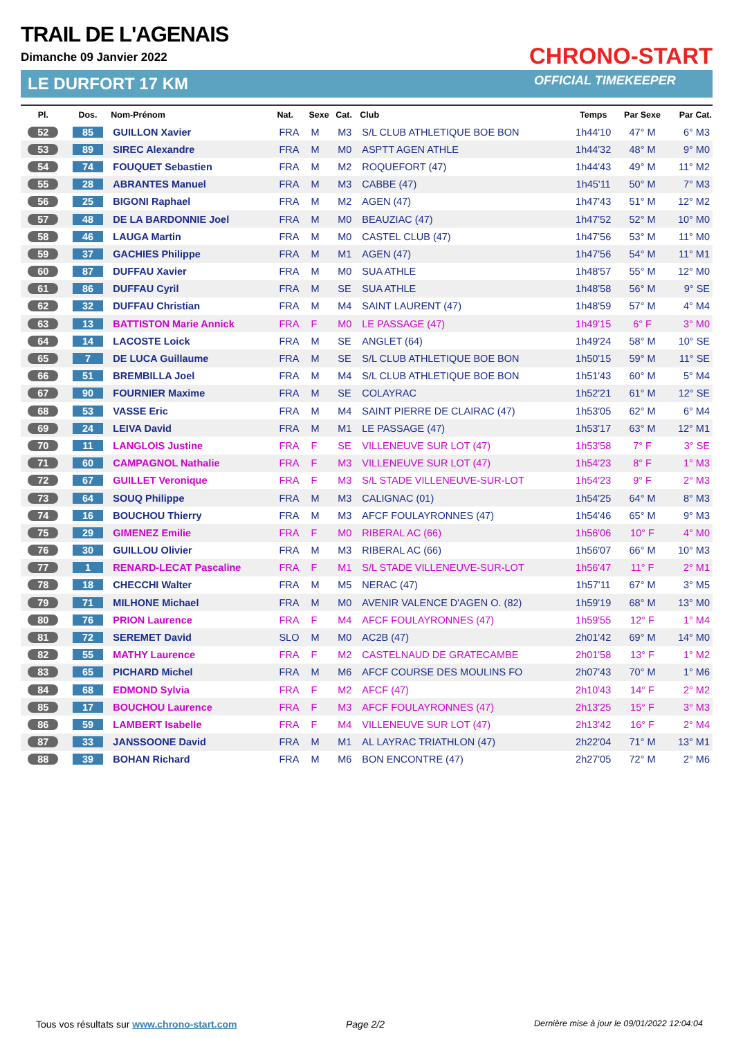TRAIL DE L'AGENAIS
Dimanche 09 Janvier 2022
LE DURFORT 17 KM
CHRONO-START
OFFICIAL TIMEKEEPER
| Pl. | Dos. | Nom-Prénom | Nat. | Sexe | Cat. | Club | Temps | Par Sexe | Par Cat. |
| --- | --- | --- | --- | --- | --- | --- | --- | --- | --- |
| 52 | 85 | GUILLON Xavier | FRA | M | M3 | S/L CLUB ATHLETIQUE BOE BON | 1h44'10 | 47° M | 6° M3 |
| 53 | 89 | SIREC Alexandre | FRA | M | M0 | ASPTT AGEN ATHLE | 1h44'32 | 48° M | 9° M0 |
| 54 | 74 | FOUQUET Sebastien | FRA | M | M2 | ROQUEFORT (47) | 1h44'43 | 49° M | 11° M2 |
| 55 | 28 | ABRANTES Manuel | FRA | M | M3 | CABBE (47) | 1h45'11 | 50° M | 7° M3 |
| 56 | 25 | BIGONI Raphael | FRA | M | M2 | AGEN (47) | 1h47'43 | 51° M | 12° M2 |
| 57 | 48 | DE LA BARDONNIE Joel | FRA | M | M0 | BEAUZIAC (47) | 1h47'52 | 52° M | 10° M0 |
| 58 | 46 | LAUGA Martin | FRA | M | M0 | CASTEL CLUB (47) | 1h47'56 | 53° M | 11° M0 |
| 59 | 37 | GACHIES Philippe | FRA | M | M1 | AGEN (47) | 1h47'56 | 54° M | 11° M1 |
| 60 | 87 | DUFFAU Xavier | FRA | M | M0 | SUA ATHLE | 1h48'57 | 55° M | 12° M0 |
| 61 | 86 | DUFFAU Cyril | FRA | M | SE | SUA ATHLE | 1h48'58 | 56° M | 9° SE |
| 62 | 32 | DUFFAU Christian | FRA | M | M4 | SAINT LAURENT (47) | 1h48'59 | 57° M | 4° M4 |
| 63 | 13 | BATTISTON Marie Annick | FRA | F | M0 | LE PASSAGE (47) | 1h49'15 | 6° F | 3° M0 |
| 64 | 14 | LACOSTE Loick | FRA | M | SE | ANGLET (64) | 1h49'24 | 58° M | 10° SE |
| 65 | 7 | DE LUCA Guillaume | FRA | M | SE | S/L CLUB ATHLETIQUE BOE BON | 1h50'15 | 59° M | 11° SE |
| 66 | 51 | BREMBILLA Joel | FRA | M | M4 | S/L CLUB ATHLETIQUE BOE BON | 1h51'43 | 60° M | 5° M4 |
| 67 | 90 | FOURNIER Maxime | FRA | M | SE | COLAYRAC | 1h52'21 | 61° M | 12° SE |
| 68 | 53 | VASSE Eric | FRA | M | M4 | SAINT PIERRE DE CLAIRAC (47) | 1h53'05 | 62° M | 6° M4 |
| 69 | 24 | LEIVA David | FRA | M | M1 | LE PASSAGE (47) | 1h53'17 | 63° M | 12° M1 |
| 70 | 11 | LANGLOIS Justine | FRA | F | SE | VILLENEUVE SUR LOT (47) | 1h53'58 | 7° F | 3° SE |
| 71 | 60 | CAMPAGNOL Nathalie | FRA | F | M3 | VILLENEUVE SUR LOT (47) | 1h54'23 | 8° F | 1° M3 |
| 72 | 67 | GUILLET Veronique | FRA | F | M3 | S/L STADE VILLENEUVE-SUR-LOT | 1h54'23 | 9° F | 2° M3 |
| 73 | 64 | SOUQ Philippe | FRA | M | M3 | CALIGNAC (01) | 1h54'25 | 64° M | 8° M3 |
| 74 | 16 | BOUCHOU Thierry | FRA | M | M3 | AFCF FOULAYRONNES (47) | 1h54'46 | 65° M | 9° M3 |
| 75 | 29 | GIMENEZ Emilie | FRA | F | M0 | RIBERAL AC (66) | 1h56'06 | 10° F | 4° M0 |
| 76 | 30 | GUILLOU Olivier | FRA | M | M3 | RIBERAL AC (66) | 1h56'07 | 66° M | 10° M3 |
| 77 | 1 | RENARD-LECAT Pascaline | FRA | F | M1 | S/L STADE VILLENEUVE-SUR-LOT | 1h56'47 | 11° F | 2° M1 |
| 78 | 18 | CHECCHI Walter | FRA | M | M5 | NERAC (47) | 1h57'11 | 67° M | 3° M5 |
| 79 | 71 | MILHONE Michael | FRA | M | M0 | AVENIR VALENCE D'AGEN O. (82) | 1h59'19 | 68° M | 13° M0 |
| 80 | 76 | PRION Laurence | FRA | F | M4 | AFCF FOULAYRONNES (47) | 1h59'55 | 12° F | 1° M4 |
| 81 | 72 | SEREMET David | SLO | M | M0 | AC2B (47) | 2h01'42 | 69° M | 14° M0 |
| 82 | 55 | MATHY Laurence | FRA | F | M2 | CASTELNAUD DE GRATECAMBE | 2h01'58 | 13° F | 1° M2 |
| 83 | 65 | PICHARD Michel | FRA | M | M6 | AFCF COURSE DES MOULINS FO | 2h07'43 | 70° M | 1° M6 |
| 84 | 68 | EDMOND Sylvia | FRA | F | M2 | AFCF (47) | 2h10'43 | 14° F | 2° M2 |
| 85 | 17 | BOUCHOU Laurence | FRA | F | M3 | AFCF FOULAYRONNES (47) | 2h13'25 | 15° F | 3° M3 |
| 86 | 59 | LAMBERT Isabelle | FRA | F | M4 | VILLENEUVE SUR LOT (47) | 2h13'42 | 16° F | 2° M4 |
| 87 | 33 | JANSSOONE David | FRA | M | M1 | AL LAYRAC TRIATHLON (47) | 2h22'04 | 71° M | 13° M1 |
| 88 | 39 | BOHAN Richard | FRA | M | M6 | BON ENCONTRE (47) | 2h27'05 | 72° M | 2° M6 |
Tous vos résultats sur www.chrono-start.com
Page 2/2
Dernière mise à jour le 09/01/2022 12:04:04